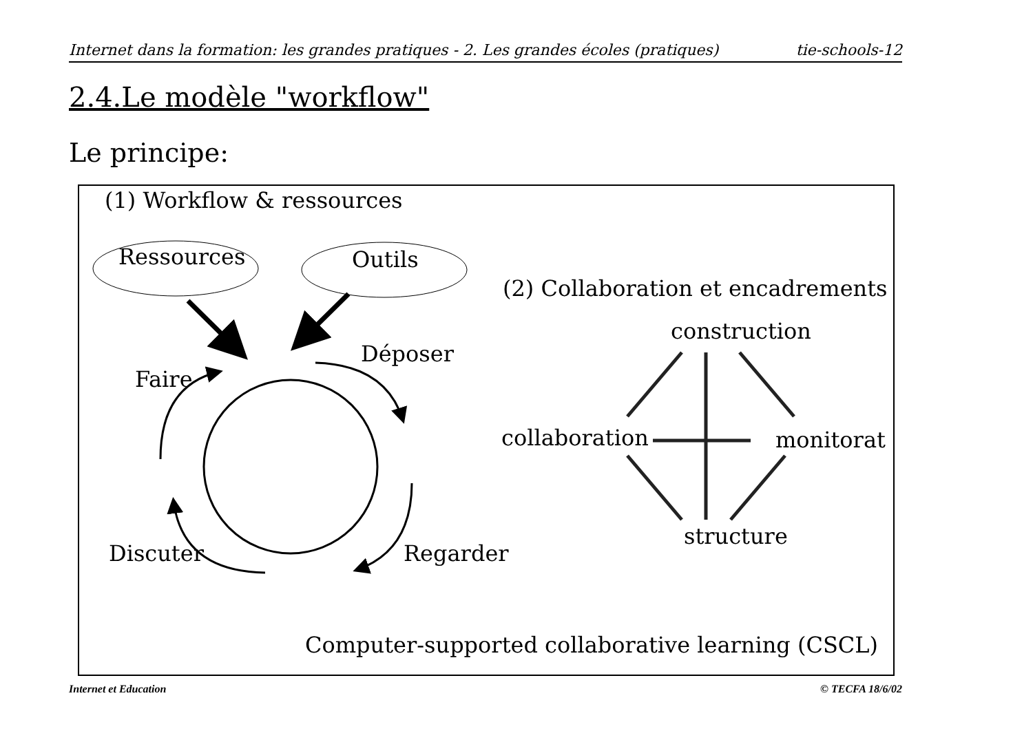Internet dans la formation: les grandes pratiques - 2. Les grandes écoles (pratiques) tie-schools-12
2.4.Le modèle "workflow"
Le principe:
(1) Workflow & ressources
Ressources Outils
(2) Collaboration et encadrements
construction
Déposer
Faire
collaboration monitorat
structure
Discuter Regarder
Computer-supported collaborative learning (CSCL)
Internet et Education © TECFA 18/6/02